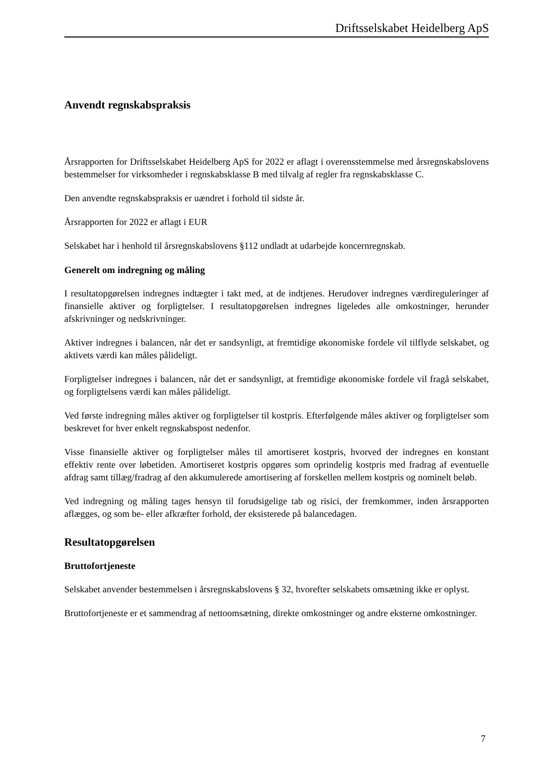Driftsselskabet Heidelberg ApS
Anvendt regnskabspraksis
Årsrapporten for Driftsselskabet Heidelberg ApS for 2022 er aflagt i overensstemmelse med årsregnskabslovens bestemmelser for virksomheder i regnskabsklasse B med tilvalg af regler fra regnskabsklasse C.
Den anvendte regnskabspraksis er uændret i forhold til sidste år.
Årsrapporten for 2022 er aflagt i EUR
Selskabet har i henhold til årsregnskabslovens §112 undladt at udarbejde koncernregnskab.
Generelt om indregning og måling
I resultatopgørelsen indregnes indtægter i takt med, at de indtjenes. Herudover indregnes værdi­reguleringer af finansielle aktiver og forpligtelser. I resultatopgørelsen indregnes ligeledes alle omkostninger, herunder afskrivninger og nedskrivninger.
Aktiver indregnes i balancen, når det er sandsynligt, at fremtidige økonomiske fordele vil tilflyde selskabet, og aktivets værdi kan måles pålideligt.
Forpligtelser indregnes i balancen, når det er sandsynligt, at fremtidige økonomiske fordele vil fragå selskabet, og forpligtelsens værdi kan måles pålideligt.
Ved første indregning måles aktiver og forpligtelser til kostpris. Efterfølgende måles aktiver og forpligtelser som beskrevet for hver enkelt regnskabspost nedenfor.
Visse finansielle aktiver og forpligtelser måles til amortiseret kostpris, hvorved der indregnes en konstant effektiv rente over løbetiden. Amortiseret kostpris opgøres som oprindelig kostpris med fradrag af eventuelle afdrag samt tillæg/fradrag af den akkumulerede amortisering af forskellen mellem kostpris og nominelt beløb.
Ved indregning og måling tages hensyn til forudsigelige tab og risici, der fremkommer, inden årsrapporten aflægges, og som be- eller afkræfter forhold, der eksisterede på balancedagen.
Resultatopgørelsen
Bruttofortjeneste
Selskabet anvender bestemmelsen i årsregnskabslovens § 32, hvorefter selskabets omsætning ik­ke er oplyst.
Bruttofortjeneste er et sammendrag af nettoomsætning, direkte omkostninger og andre eksterne omkostninger.
7